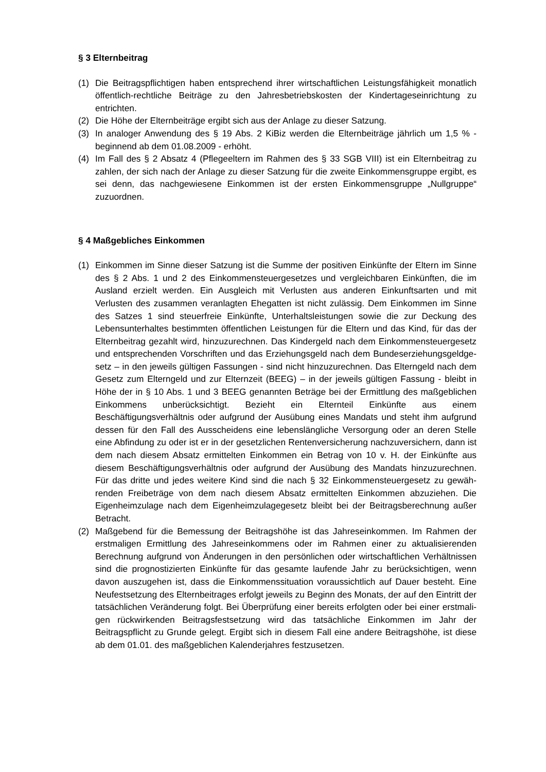§ 3 Elternbeitrag
(1) Die Beitragspflichtigen haben entsprechend ihrer wirtschaftlichen Leistungsfähigkeit monatlich öffentlich-rechtliche Beiträge zu den Jahresbetriebskosten der Kinderta­geseinrichtung zu entrichten.
(2) Die Höhe der Elternbeiträge ergibt sich aus der Anlage zu dieser Satzung.
(3) In analoger Anwendung des § 19 Abs. 2 KiBiz werden die Elternbeiträge jährlich um 1,5 % - beginnend ab dem 01.08.2009 - erhöht.
(4) Im Fall des § 2 Absatz 4 (Pflegeeltern im Rahmen des § 33 SGB VIII) ist ein Eltern­beitrag zu zahlen, der sich nach der Anlage zu dieser Satzung für die zweite Ein­kommensgruppe ergibt, es sei denn, das nachgewiesene Einkommen ist der ersten Einkommensgruppe „Nullgruppe“ zuzuordnen.
§ 4 Maßgebliches Einkommen
(1) Einkommen im Sinne dieser Satzung ist die Summe der positiven Einkünfte der El­tern im Sinne des § 2 Abs. 1 und 2 des Einkommensteuergesetzes und vergleichba­ren Einkünften, die im Ausland erzielt werden. Ein Ausgleich mit Verlusten aus ande­ren Einkunftsarten und mit Verlusten des zusammen veranlagten Ehegatten ist nicht zulässig. Dem Einkommen im Sinne des Satzes 1 sind steuerfreie Einkünfte, Unter­haltsleistungen sowie die zur Deckung des Lebensunterhaltes bestimmten öffentli­chen Leistungen für die Eltern und das Kind, für das der Elternbeitrag gezahlt wird, hinzuzurechnen. Das Kindergeld nach dem Einkommensteuergesetz und entspre­chenden Vorschriften und das Erziehungsgeld nach dem Bundeserziehungsgeldge­setz – in den jeweils gültigen Fassungen - sind nicht hinzuzurechnen. Das Elterngeld nach dem Gesetz zum Elterngeld und zur Elternzeit (BEEG) – in der jeweils gültigen Fassung - bleibt in Höhe der in § 10 Abs. 1 und 3 BEEG genannten Beträge bei der Ermittlung des maßgeblichen Einkommens unberücksichtigt. Bezieht ein Elternteil Einkünfte aus einem Beschäftigungsverhältnis oder aufgrund der Ausübung eines Mandats und steht ihm aufgrund dessen für den Fall des Ausscheidens eine lebens­längliche Versorgung oder an deren Stelle eine Abfindung zu oder ist er in der ge­setzlichen Rentenversicherung nachzuversichern, dann ist dem nach diesem Absatz ermittelten Einkommen ein Betrag von 10 v. H. der Einkünfte aus diesem Beschäfti­gungsverhältnis oder aufgrund der Ausübung des Mandats hinzuzurechnen. Für das dritte und jedes weitere Kind sind die nach § 32 Einkommensteuergesetz zu gewäh­renden Freibeträge von dem nach diesem Absatz ermittelten Einkommen abzuzie­hen. Die Eigenheimzulage nach dem Eigenheimzulagegesetz bleibt bei der Bei­tragsberechnung außer Betracht.
(2) Maßgebend für die Bemessung der Beitragshöhe ist das Jahreseinkommen. Im Rahmen der erstmaligen Ermittlung des Jahreseinkommens oder im Rahmen einer zu aktualisierenden Berechnung aufgrund von Änderungen in den persönlichen oder wirtschaftlichen Verhältnissen sind die prognostizierten Einkünfte für das gesamte laufende Jahr zu berücksichtigen, wenn davon auszugehen ist, dass die Einkom­menssituation voraussichtlich auf Dauer besteht. Eine Neufestsetzung des Elternbei­trages erfolgt jeweils zu Beginn des Monats, der auf den Eintritt der tatsächlichen Veränderung folgt. Bei Überprüfung einer bereits erfolgten oder bei einer erstmali­gen rückwirkenden Beitragsfestsetzung wird das tatsächliche Einkommen im Jahr der Beitragspflicht zu Grunde gelegt. Ergibt sich in diesem Fall eine andere Bei­tragshöhe, ist diese ab dem 01.01. des maßgeblichen Kalenderjahres festzusetzen.